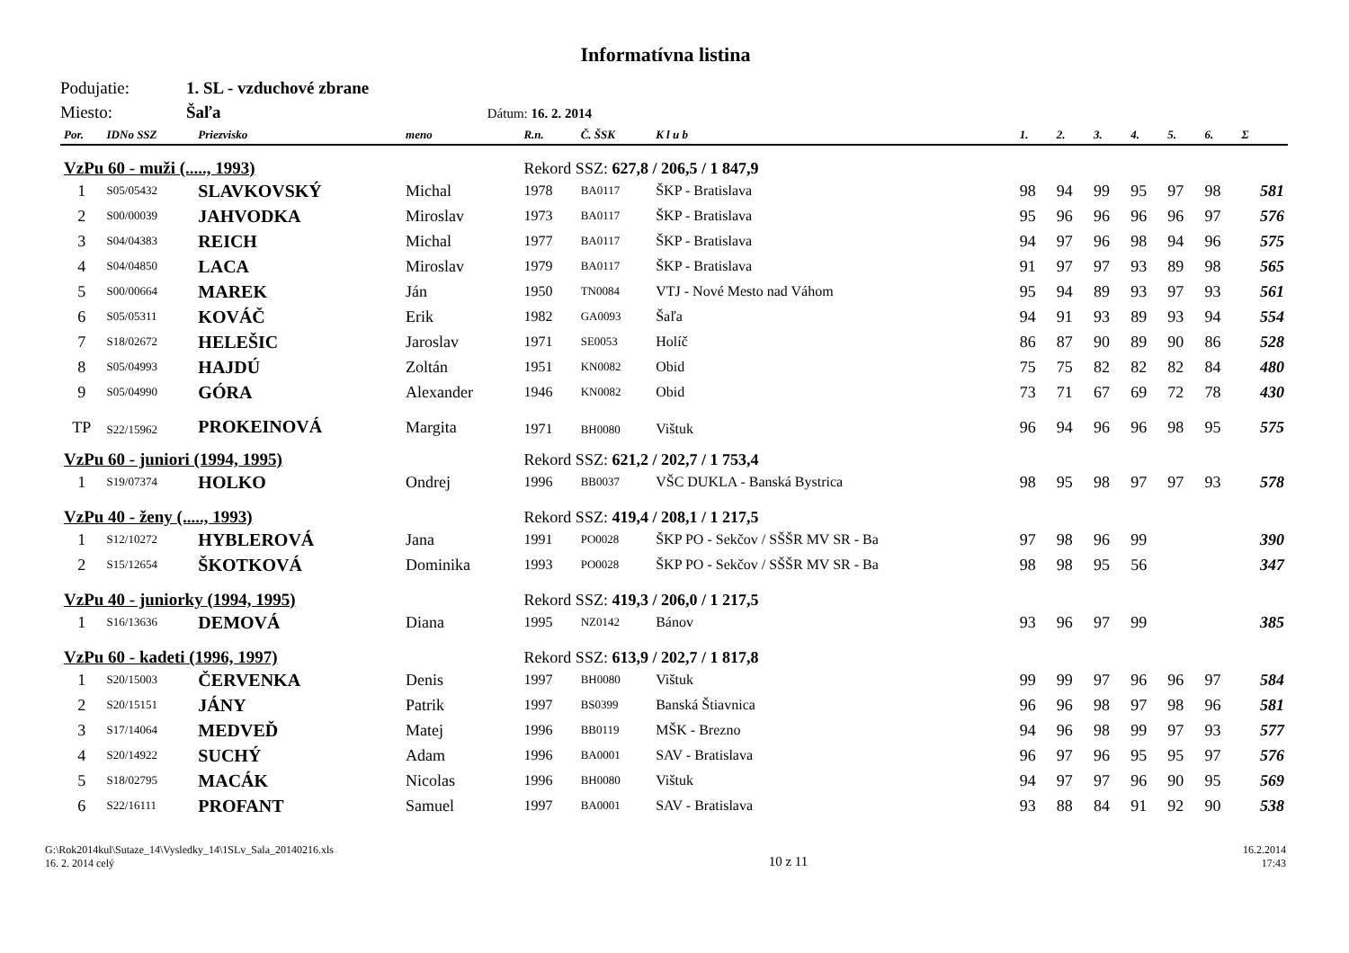Informatívna listina
Podujatie: 1. SL - vzduchové zbrane
Miesto: Šaľa Dátum: 16. 2. 2014
| Por. | IDNo SSZ | Priezvisko | meno | R.n. | Č. ŠSK | K l u b | 1. | 2. | 3. | 4. | 5. | 6. | Σ |
| --- | --- | --- | --- | --- | --- | --- | --- | --- | --- | --- | --- | --- | --- |
| VzPu 60 - muži (....., 1993) | | | | Rekord SSZ: 627,8 / 206,5 / 1 847,9 | | | | | | | | | |
| 1 | S05/05432 | SLAVKOVSKÝ | Michal | 1978 | BA0117 | ŠKP - Bratislava | 98 | 94 | 99 | 95 | 97 | 98 | 581 |
| 2 | S00/00039 | JAHVODKA | Miroslav | 1973 | BA0117 | ŠKP - Bratislava | 95 | 96 | 96 | 96 | 96 | 97 | 576 |
| 3 | S04/04383 | REICH | Michal | 1977 | BA0117 | ŠKP - Bratislava | 94 | 97 | 96 | 98 | 94 | 96 | 575 |
| 4 | S04/04850 | LACA | Miroslav | 1979 | BA0117 | ŠKP - Bratislava | 91 | 97 | 97 | 93 | 89 | 98 | 565 |
| 5 | S00/00664 | MAREK | Ján | 1950 | TN0084 | VTJ - Nové Mesto nad Váhom | 95 | 94 | 89 | 93 | 97 | 93 | 561 |
| 6 | S05/05311 | KOVÁČ | Erik | 1982 | GA0093 | Šaľa | 94 | 91 | 93 | 89 | 93 | 94 | 554 |
| 7 | S18/02672 | HELEŠIC | Jaroslav | 1971 | SE0053 | Holíč | 86 | 87 | 90 | 89 | 90 | 86 | 528 |
| 8 | S05/04993 | HAJDÚ | Zoltán | 1951 | KN0082 | Obid | 75 | 75 | 82 | 82 | 82 | 84 | 480 |
| 9 | S05/04990 | GÓRA | Alexander | 1946 | KN0082 | Obid | 73 | 71 | 67 | 69 | 72 | 78 | 430 |
| TP | S22/15962 | PROKEINOVÁ | Margita | 1971 | BH0080 | Vištuk | 96 | 94 | 96 | 96 | 98 | 95 | 575 |
| VzPu 60 - juniori (1994, 1995) | | | | Rekord SSZ: 621,2 / 202,7 / 1 753,4 | | | | | | | | | |
| 1 | S19/07374 | HOLKO | Ondrej | 1996 | BB0037 | VŠC DUKLA - Banská Bystrica | 98 | 95 | 98 | 97 | 97 | 93 | 578 |
| VzPu 40 - ženy (....., 1993) | | | | Rekord SSZ: 419,4 / 208,1 / 1 217,5 | | | | | | | | | |
| 1 | S12/10272 | HYBLEROVÁ | Jana | 1991 | PO0028 | ŠKP PO - Sekčov / SŠŠR MV SR - Ba | 97 | 98 | 96 | 99 | | | 390 |
| 2 | S15/12654 | ŠKOTKOVÁ | Dominika | 1993 | PO0028 | ŠKP PO - Sekčov / SŠŠR MV SR - Ba | 98 | 98 | 95 | 56 | | | 347 |
| VzPu 40 - juniorky (1994, 1995) | | | | Rekord SSZ: 419,3 / 206,0 / 1 217,5 | | | | | | | | | |
| 1 | S16/13636 | DEMOVÁ | Diana | 1995 | NZ0142 | Bánov | 93 | 96 | 97 | 99 | | | 385 |
| VzPu 60 - kadeti (1996, 1997) | | | | Rekord SSZ: 613,9 / 202,7 / 1 817,8 | | | | | | | | | |
| 1 | S20/15003 | ČERVENKA | Denis | 1997 | BH0080 | Vištuk | 99 | 99 | 97 | 96 | 96 | 97 | 584 |
| 2 | S20/15151 | JÁNY | Patrik | 1997 | BS0399 | Banská Štiavnica | 96 | 96 | 98 | 97 | 98 | 96 | 581 |
| 3 | S17/14064 | MEDVEĎ | Matej | 1996 | BB0119 | MŠK - Brezno | 94 | 96 | 98 | 99 | 97 | 93 | 577 |
| 4 | S20/14922 | SUCHÝ | Adam | 1996 | BA0001 | SAV - Bratislava | 96 | 97 | 96 | 95 | 95 | 97 | 576 |
| 5 | S18/02795 | MACÁK | Nicolas | 1996 | BH0080 | Vištuk | 94 | 97 | 97 | 96 | 90 | 95 | 569 |
| 6 | S22/16111 | PROFANT | Samuel | 1997 | BA0001 | SAV - Bratislava | 93 | 88 | 84 | 91 | 92 | 90 | 538 |
G:\Rok2014kul\Sutaze_14\Vysledky_14\1SLv_Sala_20140216.xls
16. 2. 2014 celý
10 z 11
16.2.2014
17:43